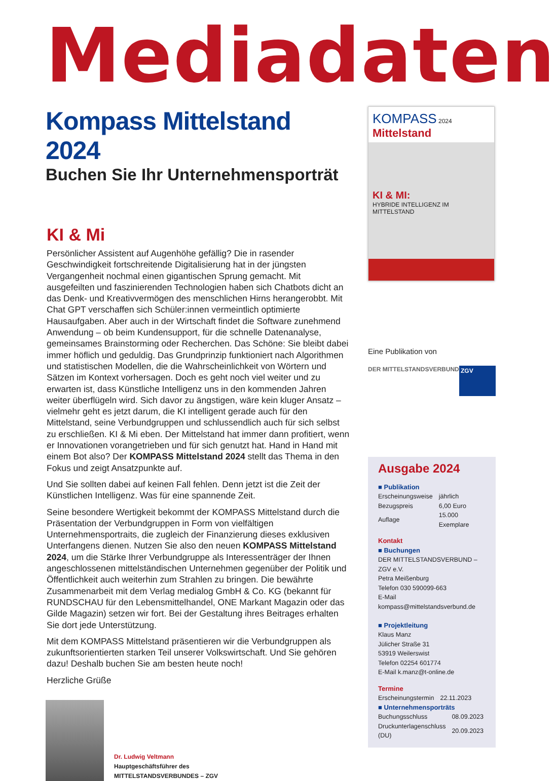Mediadaten
Kompass Mittelstand 2024
Buchen Sie Ihr Unternehmensporträt
KI & Mi
Persönlicher Assistent auf Augenhöhe gefällig? Die in rasender Geschwindigkeit fortschreitende Digitalisierung hat in der jüngsten Vergangenheit nochmal einen gigantischen Sprung gemacht. Mit ausgefeilten und faszinierenden Technologien haben sich Chatbots dicht an das Denk- und Kreativvermögen des menschlichen Hirns herangerobbt. Mit Chat GPT verschaffen sich Schüler:innen vermeintlich optimierte Hausaufgaben. Aber auch in der Wirtschaft findet die Software zunehmend Anwendung – ob beim Kundensupport, für die schnelle Datenanalyse, gemeinsames Brainstorming oder Recherchen. Das Schöne: Sie bleibt dabei immer höflich und geduldig. Das Grundprinzip funktioniert nach Algorithmen und statistischen Modellen, die die Wahrscheinlichkeit von Wörtern und Sätzen im Kontext vorhersagen. Doch es geht noch viel weiter und zu erwarten ist, dass Künstliche Intelligenz uns in den kommenden Jahren weiter überflügeln wird. Sich davor zu ängstigen, wäre kein kluger Ansatz – vielmehr geht es jetzt darum, die KI intelligent gerade auch für den Mittelstand, seine Verbundgruppen und schlussendlich auch für sich selbst zu erschließen. KI & Mi eben. Der Mittelstand hat immer dann profitiert, wenn er Innovationen vorangetrieben und für sich genutzt hat. Hand in Hand mit einem Bot also? Der KOMPASS Mittelstand 2024 stellt das Thema in den Fokus und zeigt Ansatzpunkte auf.
Und Sie sollten dabei auf keinen Fall fehlen. Denn jetzt ist die Zeit der Künstlichen Intelligenz. Was für eine spannende Zeit.
Seine besondere Wertigkeit bekommt der KOMPASS Mittelstand durch die Präsentation der Verbundgruppen in Form von vielfältigen Unternehmensportraits, die zugleich der Finanzierung dieses exklusiven Unterfangens dienen. Nutzen Sie also den neuen KOMPASS Mittelstand 2024, um die Stärke Ihrer Verbundgruppe als Interessenträger der Ihnen angeschlossenen mittelständischen Unternehmen gegenüber der Politik und Öffentlichkeit auch weiterhin zum Strahlen zu bringen. Die bewährte Zusammenarbeit mit dem Verlag medialog GmbH & Co. KG (bekannt für RUNDSCHAU für den Lebensmittelhandel, ONE Markant Magazin oder das Gilde Magazin) setzen wir fort. Bei der Gestaltung ihres Beitrages erhalten Sie dort jede Unterstützung.
Mit dem KOMPASS Mittelstand präsentieren wir die Verbundgruppen als zukunftsorientierten starken Teil unserer Volkswirtschaft. Und Sie gehören dazu! Deshalb buchen Sie am besten heute noch!
Herzliche Grüße
Dr. Ludwig Veltmann
Hauptgeschäftsführer des
MITTELSTANDSVERBUNDES – ZGV
KOMPASS 2024
Mittelstand
KI & MI:
HYBRIDE INTELLIGENZ IM MITTELSTAND
Eine Publikation von
DER MITTELSTANDSVERBUND
ZGV
Ausgabe 2024
■ Publikation
| Erscheinungsweise | jährlich |
| Bezugspreis | 6,00 Euro |
| Auflage | 15.000 Exemplare |
Kontakt
■ Buchungen
DER MITTELSTANDSVERBUND – ZGV e.V.
Petra Meißenburg
Telefon 030 590099-663
E-Mail kompass@mittelstandsverbund.de
■ Projektleitung
Klaus Manz
Jülicher Straße 31
53919 Weilerswist
Telefon 02254 601774
E-Mail k.manz@t-online.de
Termine
| Erscheinungstermin | 22.11.2023 |
■ Unternehmensporträts
| Buchungsschluss | 08.09.2023 |
| Druckunterlagenschluss (DU) | 20.09.2023 |